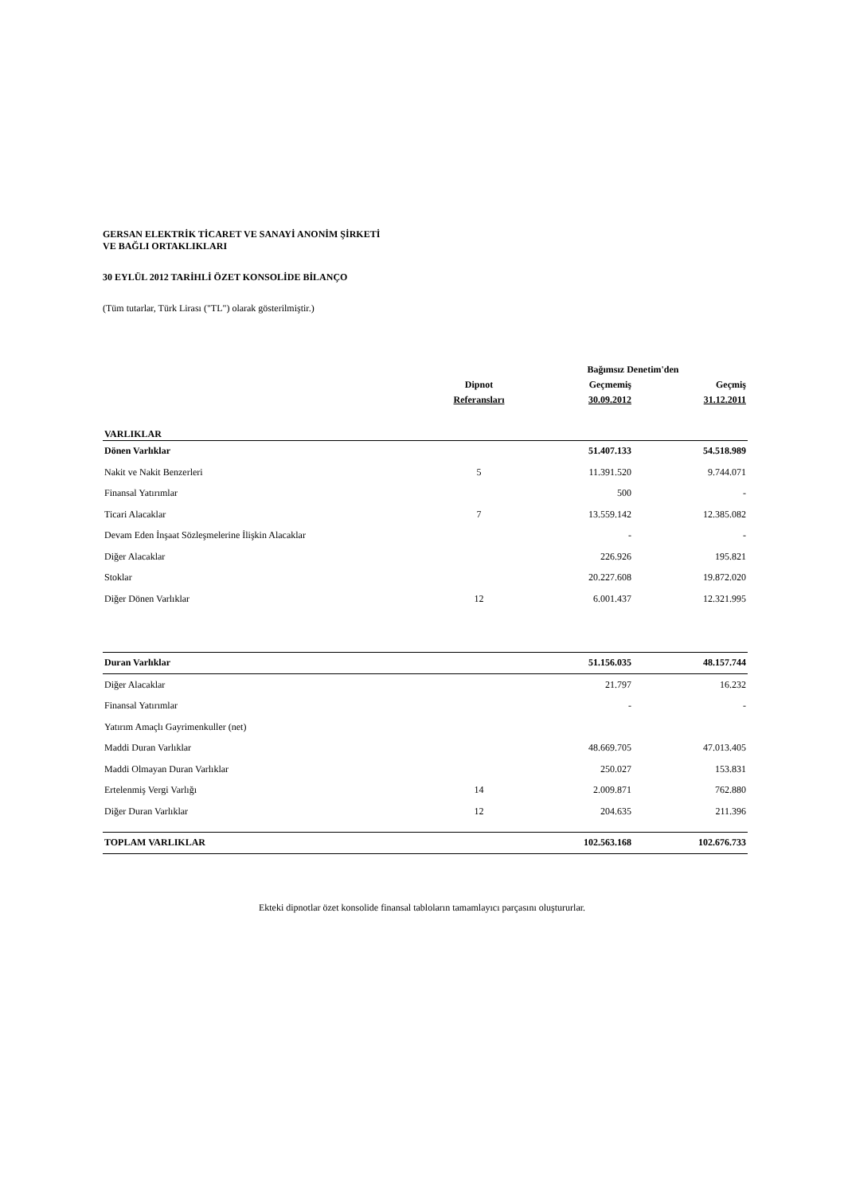GERSAN ELEKTRİK TİCARET VE SANAYİ ANONİM ŞİRKETİ
VE BAĞLI ORTAKLIKLARI
30 EYLÜL 2012 TARİHLİ ÖZET KONSOLİDE BİLANÇO
(Tüm tutarlar, Türk Lirası ("TL") olarak gösterilmiştir.)
| | | Bağımsız Denetim'den | |
| --- | --- | --- | --- |
| | Dipnot | Geçmemiş | Geçmiş |
| | Referansları | 30.09.2012 | 31.12.2011 |
| VARLIKLAR | | | |
| Dönen Varlıklar | | 51.407.133 | 54.518.989 |
| Nakit ve Nakit Benzerleri | 5 | 11.391.520 | 9.744.071 |
| Finansal Yatırımlar | | 500 | - |
| Ticari Alacaklar | 7 | 13.559.142 | 12.385.082 |
| Devam Eden İnşaat Sözleşmelerine İlişkin Alacaklar | | - | - |
| Diğer Alacaklar | | 226.926 | 195.821 |
| Stoklar | | 20.227.608 | 19.872.020 |
| Diğer Dönen Varlıklar | 12 | 6.001.437 | 12.321.995 |
| Duran Varlıklar | | 51.156.035 | 48.157.744 |
| Diğer Alacaklar | | 21.797 | 16.232 |
| Finansal Yatırımlar | | - | - |
| Yatırım Amaçlı Gayrimenkuller (net) | | | |
| Maddi Duran Varlıklar | | 48.669.705 | 47.013.405 |
| Maddi Olmayan Duran Varlıklar | | 250.027 | 153.831 |
| Ertelenmiş Vergi Varlığı | 14 | 2.009.871 | 762.880 |
| Diğer Duran Varlıklar | 12 | 204.635 | 211.396 |
| TOPLAM VARLIKLAR | | 102.563.168 | 102.676.733 |
Ekteki dipnotlar özet konsolide finansal tabloların tamamlayıcı parçasını oluştururlar.